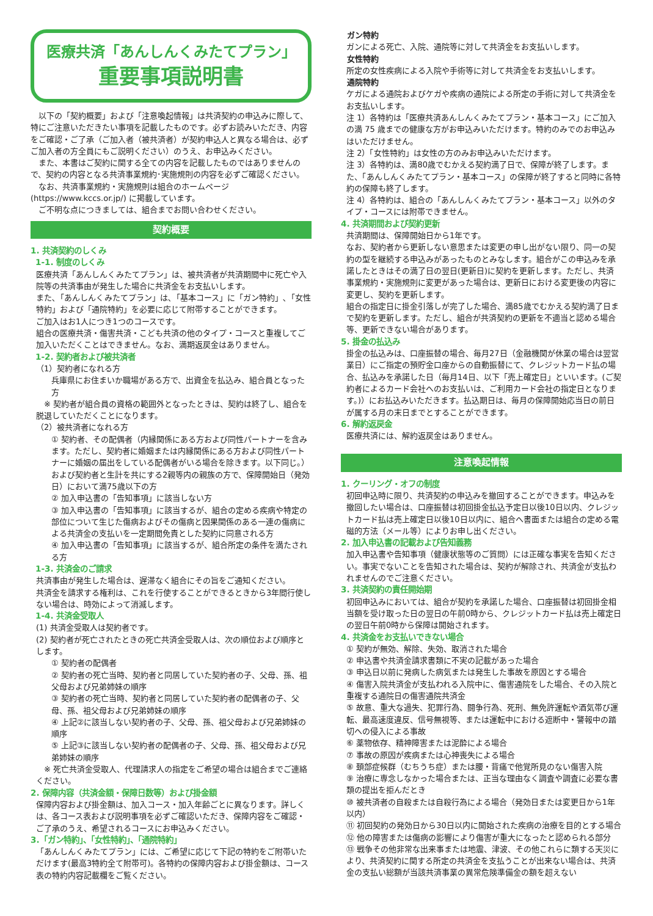医療共済「あんしんくみたてプラン」
重要事項説明書
　以下の「契約概要」および「注意喚起情報」は共済契約の申込みに際して、特にご注意いただきたい事項を記載したものです。必ずお読みいただき、内容をご確認・ご了承（ご加入者（被共済者）が契約申込人と異なる場合は、必ずご加入者の方全員にもご説明ください）のうえ、お申込みください。
　また、本書はご契約に関する全ての内容を記載したものではありませんので、契約の内容となる共済事業規約･実施規則の内容を必ずご確認ください。
　なお、共済事業規約・実施規則は組合のホームページ(https://www.kccs.or.jp/) に掲載しています。
　ご不明な点につきましては、組合までお問い合わせください。
契約概要
1. 共済契約のしくみ
1-1. 制度のしくみ
医療共済「あんしんくみたてプラン」は、被共済者が共済期間中に死亡や入院等の共済事由が発生した場合に共済金をお支払いします。
また､「あんしんくみたてプラン」は､「基本コース」に「ガン特約」､「女性特約」および「通院特約」を必要に応じて附帯することができます。
ご加入はお1人につき1つのコースです。
組合の医療共済・傷害共済・こども共済の他のタイプ・コースと重複してご加入いただくことはできません。なお、満期返戻金はありません。
1-2. 契約者および被共済者
（1）契約者になれる方
兵庫県にお住まいか職場がある方で、出資金を払込み、組合員となった方
　※ 契約者が組合員の資格の範囲外となったときは、契約は終了し、組合を脱退していただくことになります。
（2）被共済者になれる方
① 契約者、その配偶者（内縁関係にある方および同性パートナーを含みます。ただし、契約者に婚姻または内縁関係にある方および同性パートナーに婚姻の届出をしている配偶者がいる場合を除きます。以下同じ。）および契約者と生計を共にする2親等内の親族の方で、保障開始日（発効日）において満75歳以下の方
② 加入申込書の「告知事項」に該当しない方
③ 加入申込書の「告知事項」に該当するが、組合の定める疾病や特定の部位について生じた傷病およびその傷病と因果関係のある一連の傷病による共済金の支払いを一定期間免責とした契約に同意される方
④ 加入申込書の「告知事項」に該当するが、組合所定の条件を満たされる方
1-3. 共済金のご請求
共済事由が発生した場合は、遅滞なく組合にその旨をご通知ください。
共済金を請求する権利は、これを行使することができるときから3年間行使しない場合は、時効によって消滅します。
1-4. 共済金受取人
(1) 共済金受取人は契約者です。
(2) 契約者が死亡されたときの死亡共済金受取人は、次の順位および順序とします。
① 契約者の配偶者
② 契約者の死亡当時、契約者と同居していた契約者の子、父母、孫、祖父母および兄弟姉妹の順序
③ 契約者の死亡当時、契約者と同居していた契約者の配偶者の子、父母、孫、祖父母および兄弟姉妹の順序
④ 上記②に該当しない契約者の子、父母、孫、祖父母および兄弟姉妹の順序
⑤ 上記③に該当しない契約者の配偶者の子、父母、孫、祖父母および兄弟姉妹の順序
　※ 死亡共済金受取人、代理請求人の指定をご希望の場合は組合までご連絡ください。
2. 保障内容（共済金額・保障日数等）および掛金額
保障内容および掛金額は、加入コース・加入年齢ごとに異なります。詳しくは、各コース表および説明事項を必ずご確認いただき、保障内容をご確認・ご了承のうえ、希望されるコースにお申込みください。
3.「ガン特約」、「女性特約」、「通院特約」
「あんしんくみたてプラン」には、ご希望に応じて下記の特約をご附帯いただけます(最高3特約全て附帯可)。各特約の保障内容および掛金額は、コース表の特約内容記載欄をご覧ください。
ガン特約
ガンによる死亡、入院、通院等に対して共済金をお支払いします。
女性特約
所定の女性疾病による入院や手術等に対して共済金をお支払いします。
通院特約
ケガによる通院およびケガや疾病の通院による所定の手術に対して共済金をお支払いします。
注 1）各特約は「医療共済あんしんくみたてプラン・基本コース」にご加入の満 75 歳までの健康な方がお申込みいただけます。特約のみでのお申込みはいただけません。
注 2）「女性特約」は女性の方のみお申込みいただけます。
注 3）各特約は、満80歳でむかえる契約満了日で、保障が終了します。また、「あんしんくみたてプラン・基本コース」の保障が終了すると同時に各特約の保障も終了します。
注 4）各特約は、組合の「あんしんくみたてプラン・基本コース」以外のタイプ・コースには附帯できません。
4. 共済期間および契約更新
共済期間は、保障開始日から1年です。
なお、契約者から更新しない意思または変更の申し出がない限り、同一の契約の型を継続する申込みがあったものとみなします。組合がこの申込みを承諾したときはその満了日の翌日(更新日)に契約を更新します。ただし、共済事業規約・実施規則に変更があった場合は、更新日における変更後の内容に変更し、契約を更新します。
組合の指定日に掛金引落しが完了した場合、満85歳でむかえる契約満了日まで契約を更新します。ただし、組合が共済契約の更新を不適当と認める場合等、更新できない場合があります。
5. 掛金の払込み
掛金の払込みは、口座振替の場合、毎月27日（金融機関が休業の場合は翌営業日）にご指定の預貯金口座からの自動振替にて、クレジットカード払の場合、払込みを承諾した日（毎月14日、以下「売上確定日」といいます。(ご契約者によるカード会社へのお支払いは、ご利用カード会社の指定日となります。)）にお払込みいただきます。払込期日は、毎月の保障開始応当日の前日が属する月の末日までとすることができます。
6. 解約返戻金
医療共済には、解約返戻金はありません。
注意喚起情報
1. クーリング・オフの制度
初回申込時に限り、共済契約の申込みを撤回することができます。申込みを撤回したい場合は、口座振替は初回掛金払込予定日以後10日以内、クレジットカード払は売上確定日以後10日以内に、組合へ書面または組合の定める電磁的方法（メール等）によりお申し出ください。
2. 加入申込書の記載および告知義務
加入申込書や告知事項（健康状態等のご質問）には正確な事実を告知ください。事実でないことを告知された場合は、契約が解除され、共済金が支払われませんのでご注意ください。
3. 共済契約の責任開始期
初回申込みにおいては、組合が契約を承諾した場合、口座振替は初回掛金相当額を受け取った日の翌日の午前0時から、クレジットカード払は売上確定日の翌日午前0時から保障は開始されます。
4. 共済金をお支払いできない場合
① 契約が無効、解除、失効、取消された場合
② 申込書や共済金請求書類に不実の記載があった場合
③ 申込日以前に発病した病気または発生した事故を原因とする場合
④ 傷害入院共済金が支払われる入院中に、傷害通院をした場合、その入院と重複する通院日の傷害通院共済金
⑤ 故意、重大な過失、犯罪行為、闘争行為、死刑、無免許運転や酒気帯び運転、最高速度違反、信号無視等、または運転中における遮断中・警報中の踏切への侵入による事故
⑥ 薬物依存、精神障害または泥酔による場合
⑦ 事故の原因が疾病または心神喪失による場合
⑧ 頚部症候群（むちうち症）または腰・背痛で他覚所見のない傷害入院
⑨ 治療に専念しなかった場合または、正当な理由なく調査や調査に必要な書類の提出を拒んだとき
⑩ 被共済者の自殺または自殺行為による場合（発効日または変更日から1年以内）
⑪ 初回契約の発効日から30日以内に開始された疾病の治療を目的とする場合
⑫ 他の障害または傷病の影響により傷害が重大になったと認められる部分
⑬ 戦争その他非常な出来事または地震、津波、その他これらに類する天災により、共済契約に関する所定の共済金を支払うことが出来ない場合は、共済金の支払い総額が当該共済事業の異常危険準備金の額を超えない